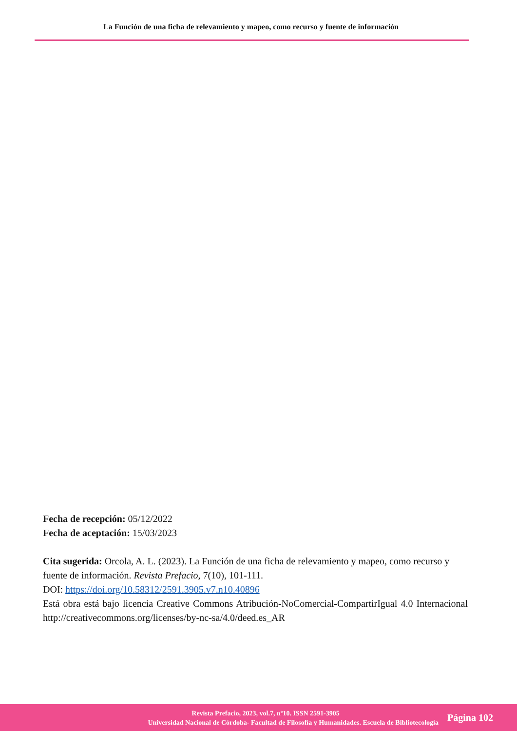La Función de una ficha de relevamiento y mapeo, como recurso y fuente de información
Fecha de recepción: 05/12/2022
Fecha de aceptación: 15/03/2023
Cita sugerida: Orcola, A. L. (2023). La Función de una ficha de relevamiento y mapeo, como recurso y fuente de información. Revista Prefacio, 7(10), 101-111.
DOI: https://doi.org/10.58312/2591.3905.v7.n10.40896
Está obra está bajo licencia Creative Commons Atribución-NoComercial-CompartirIgual 4.0 Internacional http://creativecommons.org/licenses/by-nc-sa/4.0/deed.es_AR
Revista Prefacio, 2023, vol.7, nº10. ISSN 2591-3905
Universidad Nacional de Córdoba- Facultad de Filosofía y Humanidades. Escuela de Bibliotecología
Página 102